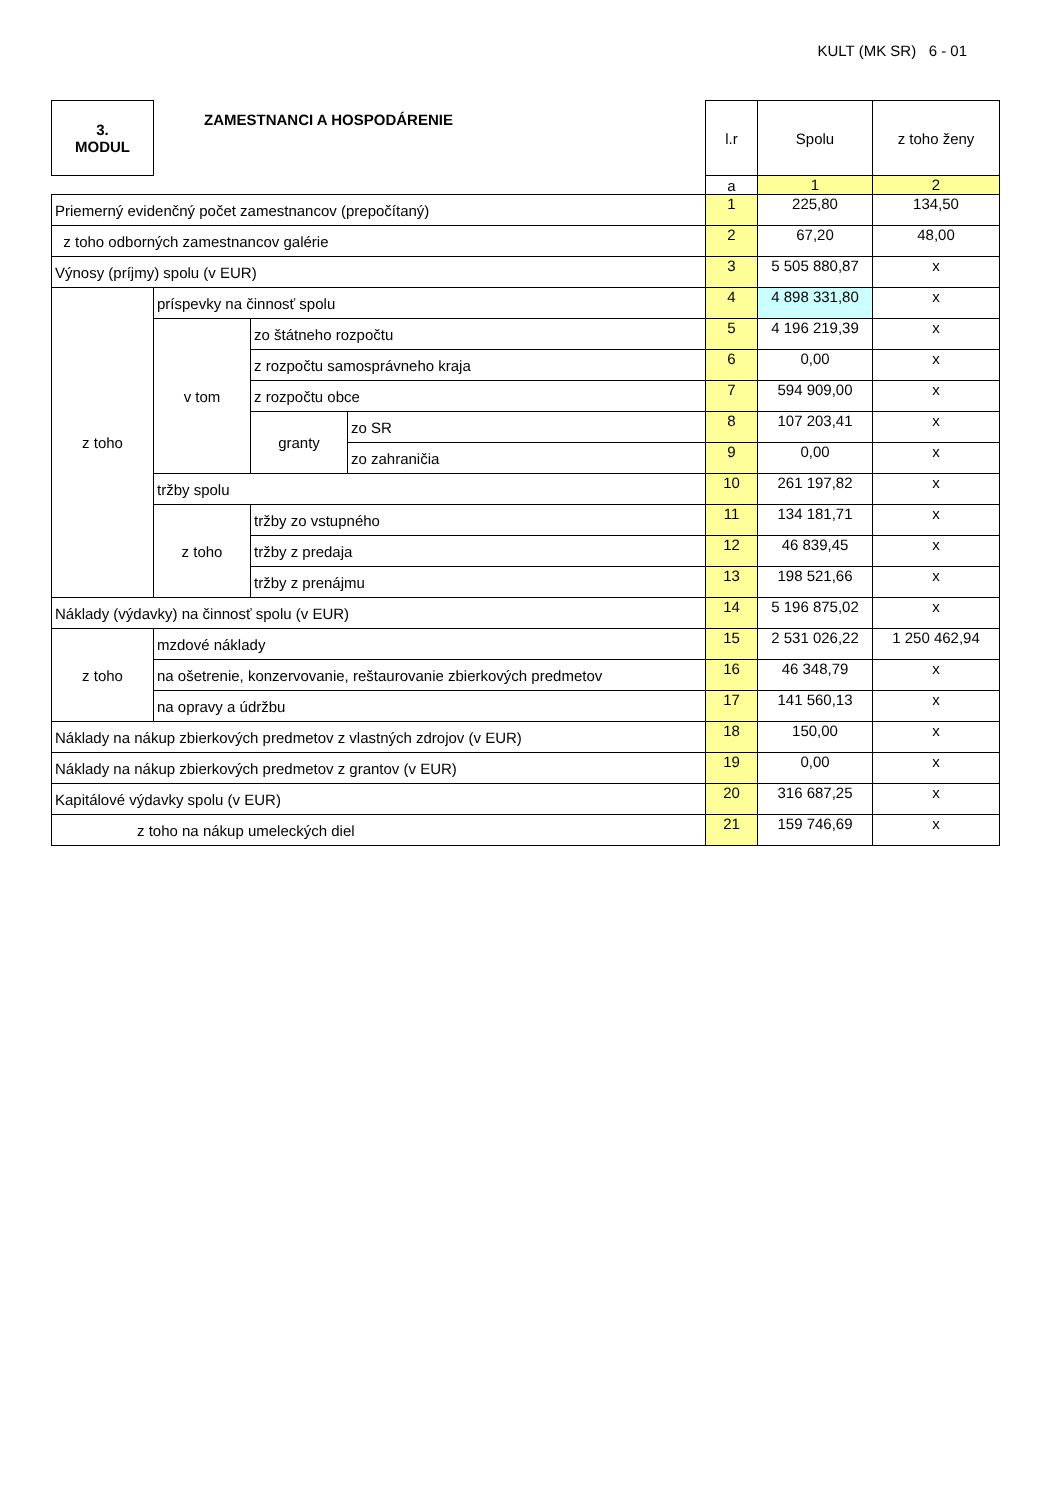KULT (MK SR) 6 - 01
| 3. MODUL | ZAMESTNANCI A HOSPODÁRENIE | | | l.r | Spolu | z toho ženy |
| | | | | a | 1 | 2 |
| Priemerný evidenčný počet zamestnancov (prepočítaný) | | | | 1 | 225,80 | 134,50 |
| z toho odborných zamestnancov galérie | | | | 2 | 67,20 | 48,00 |
| Výnosy (príjmy) spolu (v EUR) | | | | 3 | 5 505 880,87 | x |
| z toho | príspevky na činnosť spolu | | | 4 | 4 898 331,80 | x |
| | v tom | zo štátneho rozpočtu | | 5 | 4 196 219,39 | x |
| | | z rozpočtu samosprávneho kraja | | 6 | 0,00 | x |
| | | z rozpočtu obce | | 7 | 594 909,00 | x |
| | | granty | zo SR | 8 | 107 203,41 | x |
| | | | zo zahraničia | 9 | 0,00 | x |
| | tržby spolu | | | 10 | 261 197,82 | x |
| | z toho | tržby zo vstupného | | 11 | 134 181,71 | x |
| | | tržby z predaja | | 12 | 46 839,45 | x |
| | | tržby z prenájmu | | 13 | 198 521,66 | x |
| Náklady (výdavky) na činnosť spolu (v EUR) | | | | 14 | 5 196 875,02 | x |
| z toho | mzdové náklady | | | 15 | 2 531 026,22 | 1 250 462,94 |
| | na ošetrenie, konzervovanie, reštaurovanie zbierkových predmetov | | | 16 | 46 348,79 | x |
| | na opravy a údržbu | | | 17 | 141 560,13 | x |
| Náklady na nákup zbierkových predmetov z vlastných zdrojov (v EUR) | | | | 18 | 150,00 | x |
| Náklady na nákup zbierkových predmetov z grantov (v EUR) | | | | 19 | 0,00 | x |
| Kapitálové výdavky spolu (v EUR) | | | | 20 | 316 687,25 | x |
| z toho na nákup umeleckých diel | | | | 21 | 159 746,69 | x |